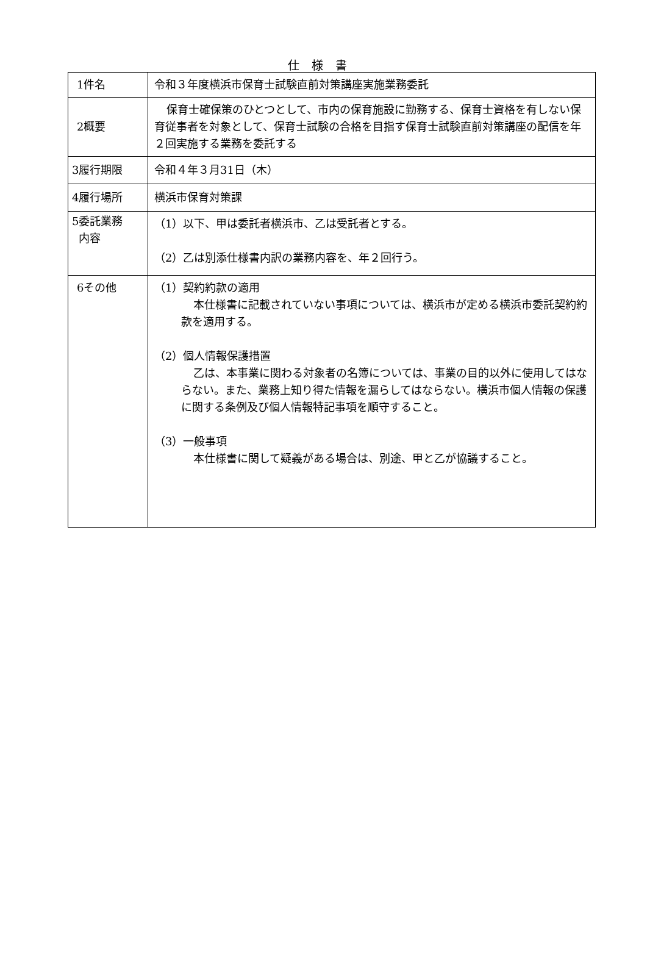仕様書
| 1件名 | 令和３年度横浜市保育士試験直前対策講座実施業務委託 |
| 2概要 | 保育士確保策のひとつとして、市内の保育施設に勤務する、保育士資格を有しない保育従事者を対象として、保育士試験の合格を目指す保育士試験直前対策講座の配信を年２回実施する業務を委託する |
| 3履行期限 | 令和４年３月31日（木） |
| 4履行場所 | 横浜市保育対策課 |
| 5委託業務 内容 | （1）以下、甲は委託者横浜市、乙は受託者とする。 （2）乙は別添仕様書内訳の業務内容を、年２回行う。 |
| 6その他 | （1）契約約款の適用 本仕様書に記載されていない事項については、横浜市が定める横浜市委託契約約款を適用する。 （2）個人情報保護措置 乙は、本事業に関わる対象者の名簿については、事業の目的以外に使用してはならない。また、業務上知り得た情報を漏らしてはならない。横浜市個人情報の保護に関する条例及び個人情報特記事項を順守すること。 （3）一般事項 本仕様書に関して疑義がある場合は、別途、甲と乙が協議すること。 |